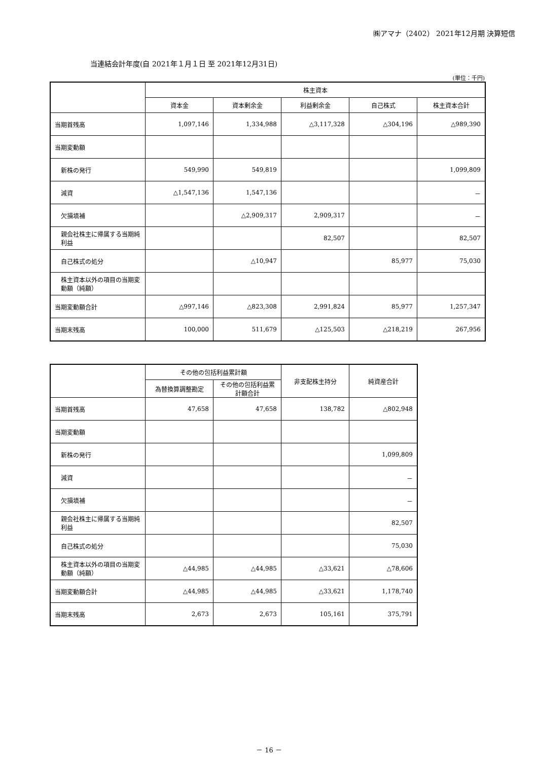㈱アマナ（2402） 2021年12月期 決算短信
当連結会計年度(自 2021年１月１日 至 2021年12月31日)
(単位：千円)
| | 株主資本 | | | | |
| --- | --- | --- | --- | --- | --- |
| | 資本金 | 資本剰余金 | 利益剰余金 | 自己株式 | 株主資本合計 |
| 当期首残高 | 1,097,146 | 1,334,988 | △3,117,328 | △304,196 | △989,390 |
| 当期変動額 | | | | | |
| 新株の発行 | 549,990 | 549,819 | | | 1,099,809 |
| 減資 | △1,547,136 | 1,547,136 | | | － |
| 欠損填補 | | △2,909,317 | 2,909,317 | | － |
| 親会社株主に帰属する当期純利益 | | | 82,507 | | 82,507 |
| 自己株式の処分 | | △10,947 | | 85,977 | 75,030 |
| 株主資本以外の項目の当期変動額（純額） | | | | | |
| 当期変動額合計 | △997,146 | △823,308 | 2,991,824 | 85,977 | 1,257,347 |
| 当期末残高 | 100,000 | 511,679 | △125,503 | △218,219 | 267,956 |
| | その他の包括利益累計額 | | 非支配株主持分 | 純資産合計 |
| --- | --- | --- | --- | --- |
| | 為替換算調整勘定 | その他の包括利益累計額合計 | | |
| 当期首残高 | 47,658 | 47,658 | 138,782 | △802,948 |
| 当期変動額 | | | | |
| 新株の発行 | | | | 1,099,809 |
| 減資 | | | | － |
| 欠損填補 | | | | － |
| 親会社株主に帰属する当期純利益 | | | | 82,507 |
| 自己株式の処分 | | | | 75,030 |
| 株主資本以外の項目の当期変動額（純額） | △44,985 | △44,985 | △33,621 | △78,606 |
| 当期変動額合計 | △44,985 | △44,985 | △33,621 | 1,178,740 |
| 当期末残高 | 2,673 | 2,673 | 105,161 | 375,791 |
－ 16 －